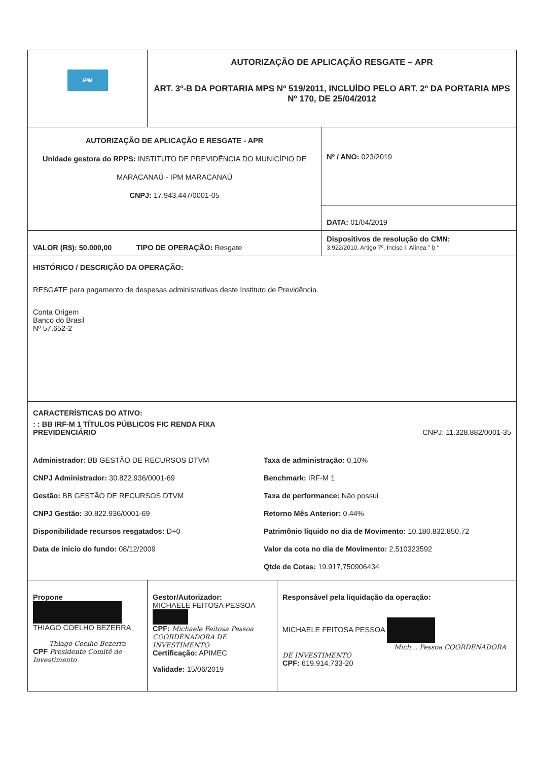| IPM | AUTORIZAÇÃO DE APLICAÇÃO RESGATE – APR ART. 3º-B DA PORTARIA MPS Nº 519/2011, INCLUÍDO PELO ART. 2º DA PORTARIA MPS Nº 170, DE 25/04/2012 | | |
| AUTORIZAÇÃO DE APLICAÇÃO E RESGATE - APR Unidade gestora do RPPS: INSTITUTO DE PREVIDÊNCIA DO MUNICÍPIO DE MARACANAÚ - IPM MARACANAÚ CNPJ: 17.943.447/0001-05 | | | Nº / ANO: 023/2019 |
| | | | DATA: 01/04/2019 |
| VALOR (R$): 50.000,00 TIPO DE OPERAÇÃO: Resgate | | | Dispositivos de resolução do CMN: 3.922/2010, Artigo 7º, Inciso I, Alínea " b " |
| HISTÓRICO / DESCRIÇÃO DA OPERAÇÃO: RESGATE para pagamento de despesas administrativas deste Instituto de Previdência. Conta Origem Banco do Brasil Nº 57.652-2 | | | |
| CARACTERÍSTICAS DO ATIVO: : : BB IRF-M 1 TÍTULOS PÚBLICOS FIC RENDA FIXA PREVIDENCIÁRIO CNPJ: 11.328.882/0001-35 Administrador: BB GESTÃO DE RECURSOS DTVM CNPJ Administrador: 30.822.936/0001-69 Gestão: BB GESTÃO DE RECURSOS DTVM CNPJ Gestão: 30.822.936/0001-69 Disponibilidade recursos resgatados: D+0 Data de inicio do fundo: 08/12/2009 Taxa de administração: 0,10% Benchmark: IRF-M 1 Taxa de performance: Não possui Retorno Mês Anterior: 0,44% Patrimônio líquido no dia de Movimento: 10.180.832.850,72 Valor da cota no dia de Movimento: 2,510323592 Qtde de Cotas: 19.917,750906434 | | | |
| Propone THIAGO COELHO BEZERRA Thiago Coelho Bezerra CPF Presidente Comitê de Investimento | Gestor/Autorizador: MICHAELE FEITOSA PESSOA CPF: Michaele Feitosa Pessoa COORDENADORA DE INVESTIMENTO Certificação: APIMEC Validade: 15/06/2019 | Responsável pela liquidação da operação: MICHAELE FEITOSA PESSOA Mich… Pessoa COORDENADORA DE INVESTIMENTO CPF: 619.914.733-20 | |